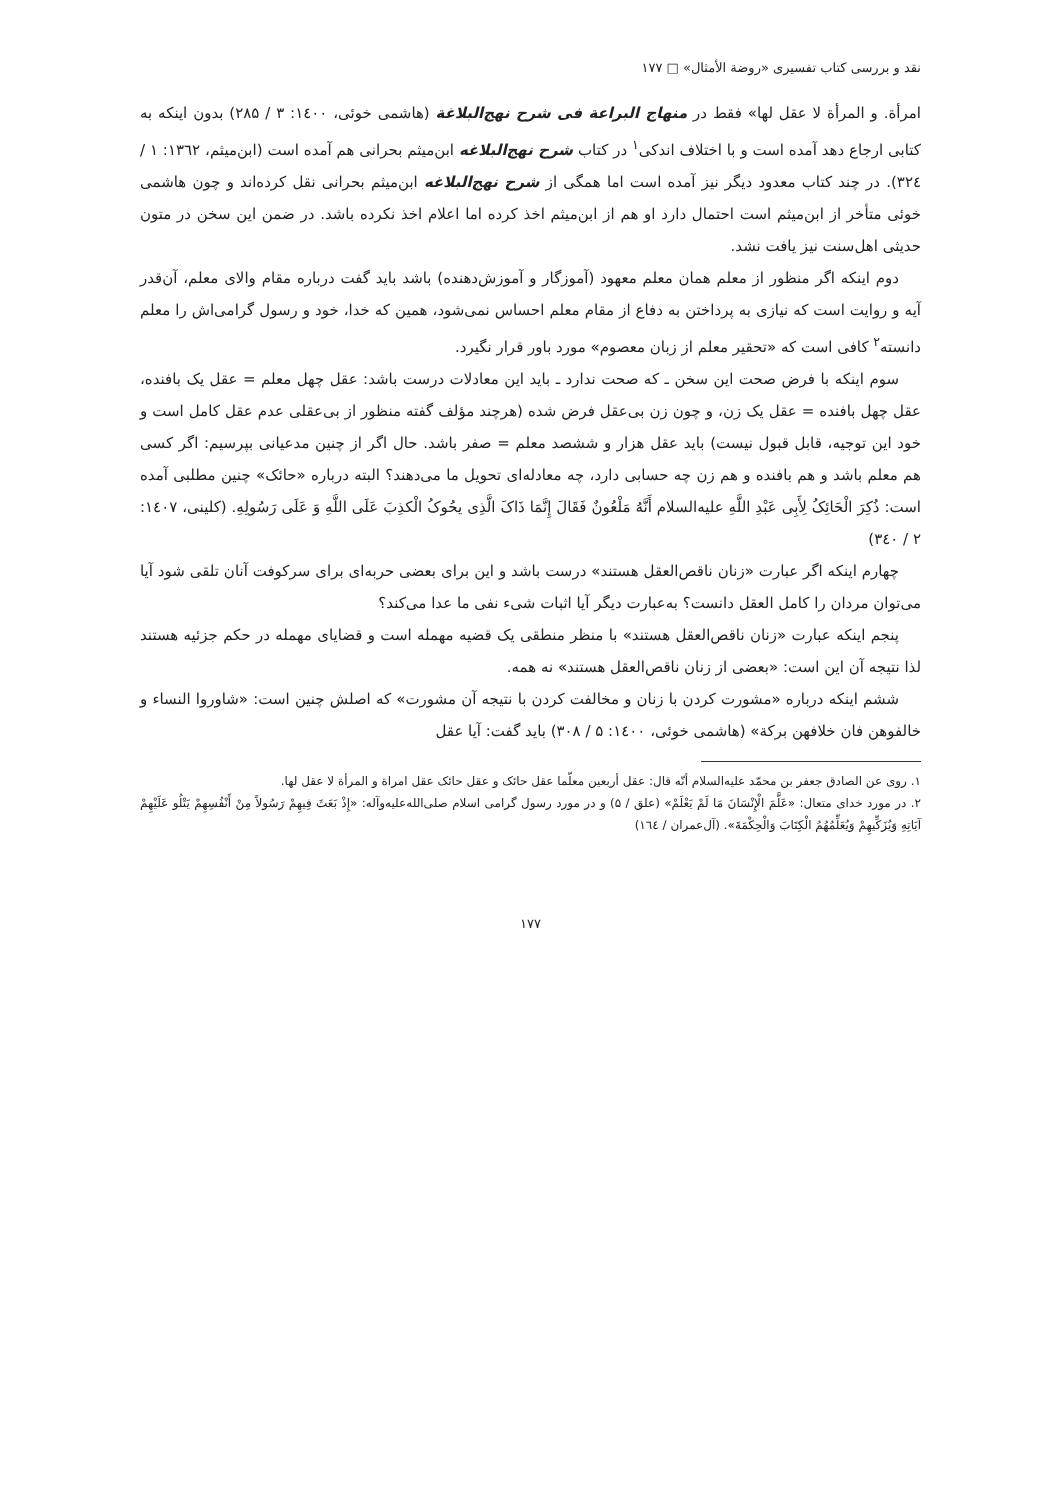نقد و بررسی کتاب تفسیری «روضة الأمثال» □ ۱۷۷
امرأة. و المرأة لا عقل لها» فقط در منهاج البراعة فی شرح نهج‌البلاغة (هاشمی خوئی، ۱٤۰۰: ۳ / ۲۸۵) بدون اینکه به کتابی ارجاع دهد آمده است و با اختلاف اندکی<sup>۱</sup> در کتاب شرح نهج‌البلاغه ابن‌میثم بحرانی هم آمده است (ابن‌میثم، ۱۳٦۲: ۱ / ۳۲٤). در چند کتاب معدود دیگر نیز آمده است اما همگی از شرح نهج‌البلاغه ابن‌میثم بحرانی نقل کرده‌اند و چون هاشمی خوئی متأخر از ابن‌میثم است احتمال دارد او هم از ابن‌میثم اخذ کرده اما اعلام اخذ نکرده باشد. در ضمن این سخن در متون حدیثی اهل‌سنت نیز یافت نشد.
دوم اینکه اگر منظور از معلم همان معلم معهود (آموزگار و آموزش‌دهنده) باشد باید گفت درباره مقام والای معلم، آن‌قدر آیه و روایت است که نیازی به پرداختن به دفاع از مقام معلم احساس نمی‌شود، همین که خدا، خود و رسول گرامی‌اش را معلم دانسته<sup>۲</sup> کافی است که «تحقیر معلم از زبان معصوم» مورد باور قرار نگیرد.
سوم اینکه با فرض صحت این سخن ـ که صحت ندارد ـ باید این معادلات درست باشد: عقل چهل معلم = عقل یک بافنده، عقل چهل بافنده = عقل یک زن، و چون زن بی‌عقل فرض شده (هرچند مؤلف گفته منظور از بی‌عقلی عدم عقل کامل است و خود این توجیه، قابل قبول نیست) باید عقل هزار و ششصد معلم = صفر باشد. حال اگر از چنین مدعیانی بپرسیم: اگر کسی هم معلم باشد و هم بافنده و هم زن چه حسابی دارد، چه معادله‌ای تحویل ما می‌دهند؟ البته درباره «حائک» چنین مطلبی آمده است: ذُکِرَ الْحَائِکُ لِأَبِی عَبْدِ اللَّهِ علیه‌السلام أَنَّهُ مَلْعُونٌ فَقَالَ إِنَّمَا ذَاکَ الَّذِی یحُوکُ الْکذِبَ عَلَی اللَّهِ وَ عَلَی رَسُولِهِ. (کلینی، ۱٤۰۷: ۲ / ۳٤۰)
چهارم اینکه اگر عبارت «زنان ناقص‌العقل هستند» درست باشد و این برای بعضی حربه‌ای برای سرکوفت آنان تلقی شود آیا می‌توان مردان را کامل العقل دانست؟ به‌عبارت دیگر آیا اثبات شیء نفی ما عدا می‌کند؟
پنجم اینکه عبارت «زنان ناقص‌العقل هستند» با منظر منطقی یک قضیه مهمله است و قضایای مهمله در حکم جزئیه هستند لذا نتیجه آن این است: «بعضی از زنان ناقص‌العقل هستند» نه همه.
ششم اینکه درباره «مشورت کردن با زنان و مخالفت کردن با نتیجه آن مشورت» که اصلش چنین است: «شاوروا النساء و خالفوهن فان خلافهن برکة» (هاشمی خوئی، ۱٤۰۰: ۵ / ۳۰۸) باید گفت: آیا عقل
۱. روی عن الصادق جعفر بن محمّد علیه‌السلام أنّه قال: عقل أربعین معلّما عقل حائک و عقل حائک عقل امراة و المرأة لا عقل لها.
۲. در مورد خدای متعال: «عَلَّمَ الْإِنْسَانَ مَا لَمْ یَعْلَمْ» (علق / ۵) و در مورد رسول گرامی اسلام صلی‌الله‌علیه‌وآله: «إِذْ بَعَثَ فِیهِمْ رَسُولاً مِنْ أَنْفُسِهِمْ یَتْلُو عَلَیْهِمْ آیَاتِهِ وَیُزَکِّیهِمْ وَیُعَلِّمُهُمُ الْکِتَابَ وَالْحِکْمَةَ». (آل‌عمران / ۱٦٤)
۱۷۷